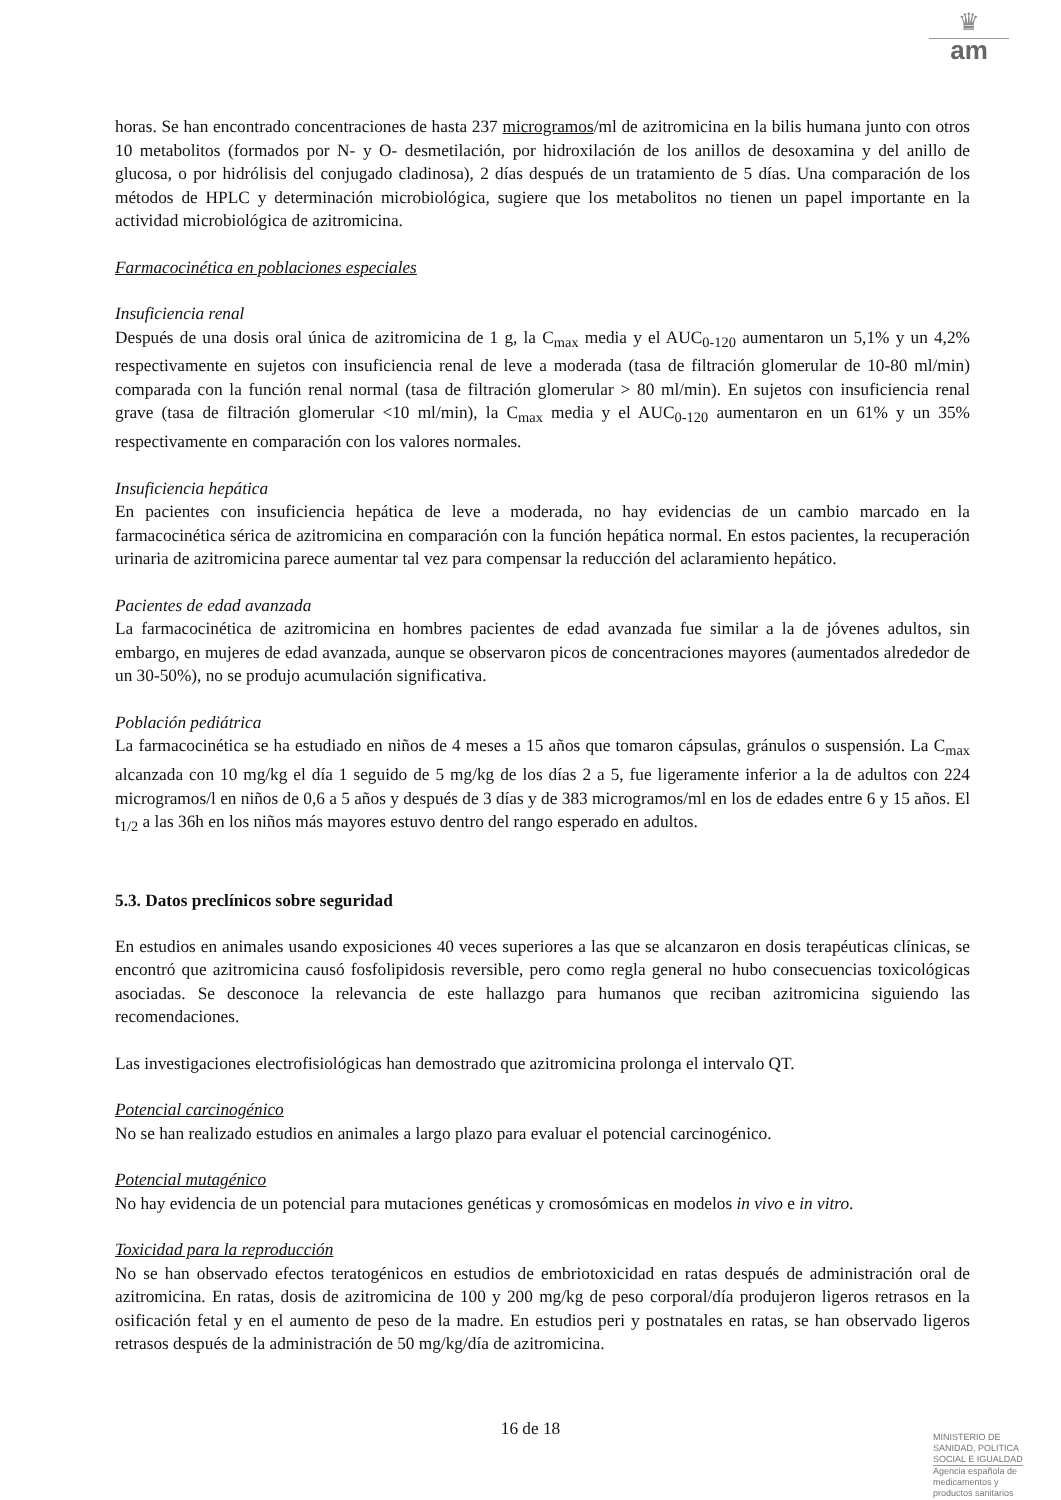♛
am
horas. Se han encontrado concentraciones de hasta 237 microgramos/ml de azitromicina en la bilis humana junto con otros 10 metabolitos (formados por N- y O- desmetilación, por hidroxilación de los anillos de desoxamina y del anillo de glucosa, o por hidrólisis del conjugado cladinosa), 2 días después de un tratamiento de 5 días. Una comparación de los métodos de HPLC y determinación microbiológica, sugiere que los metabolitos no tienen un papel importante en la actividad microbiológica de azitromicina.
Farmacocinética en poblaciones especiales
Insuficiencia renal
Después de una dosis oral única de azitromicina de 1 g, la C<sub>max</sub> media y el AUC<sub>0-120</sub> aumentaron un 5,1% y un 4,2% respectivamente en sujetos con insuficiencia renal de leve a moderada (tasa de filtración glomerular de 10-80 ml/min) comparada con la función renal normal (tasa de filtración glomerular > 80 ml/min). En sujetos con insuficiencia renal grave (tasa de filtración glomerular <10 ml/min), la C<sub>max</sub> media y el AUC<sub>0-120</sub> aumentaron en un 61% y un 35% respectivamente en comparación con los valores normales.
Insuficiencia hepática
En pacientes con insuficiencia hepática de leve a moderada, no hay evidencias de un cambio marcado en la farmacocinética sérica de azitromicina en comparación con la función hepática normal. En estos pacientes, la recuperación urinaria de azitromicina parece aumentar tal vez para compensar la reducción del aclaramiento hepático.
Pacientes de edad avanzada
La farmacocinética de azitromicina en hombres pacientes de edad avanzada fue similar a la de jóvenes adultos, sin embargo, en mujeres de edad avanzada, aunque se observaron picos de concentraciones mayores (aumentados alrededor de un 30-50%), no se produjo acumulación significativa.
Población pediátrica
La farmacocinética se ha estudiado en niños de 4 meses a 15 años que tomaron cápsulas, gránulos o suspensión. La C<sub>max</sub> alcanzada con 10 mg/kg el día 1 seguido de 5 mg/kg de los días 2 a 5, fue ligeramente inferior a la de adultos con 224 microgramos/l en niños de 0,6 a 5 años y después de 3 días y de 383 microgramos/ml en los de edades entre 6 y 15 años. El t<sub>1/2</sub> a las 36h en los niños más mayores estuvo dentro del rango esperado en adultos.
5.3. Datos preclínicos sobre seguridad
En estudios en animales usando exposiciones 40 veces superiores a las que se alcanzaron en dosis terapéuticas clínicas, se encontró que azitromicina causó fosfolipidosis reversible, pero como regla general no hubo consecuencias toxicológicas asociadas. Se desconoce la relevancia de este hallazgo para humanos que reciban azitromicina siguiendo las recomendaciones.
Las investigaciones electrofisiológicas han demostrado que azitromicina prolonga el intervalo QT.
Potencial carcinogénico
No se han realizado estudios en animales a largo plazo para evaluar el potencial carcinogénico.
Potencial mutagénico
No hay evidencia de un potencial para mutaciones genéticas y cromosómicas en modelos in vivo e in vitro.
Toxicidad para la reproducción
No se han observado efectos teratogénicos en estudios de embriotoxicidad en ratas después de administración oral de azitromicina. En ratas, dosis de azitromicina de 100 y 200 mg/kg de peso corporal/día produjeron ligeros retrasos en la osificación fetal y en el aumento de peso de la madre. En estudios peri y postnatales en ratas, se han observado ligeros retrasos después de la administración de 50 mg/kg/día de azitromicina.
16 de 18
MINISTERIO DE
SANIDAD, POLITICA
SOCIAL E IGUALDAD
Agencia española de
medicamentos y
productos sanitarios